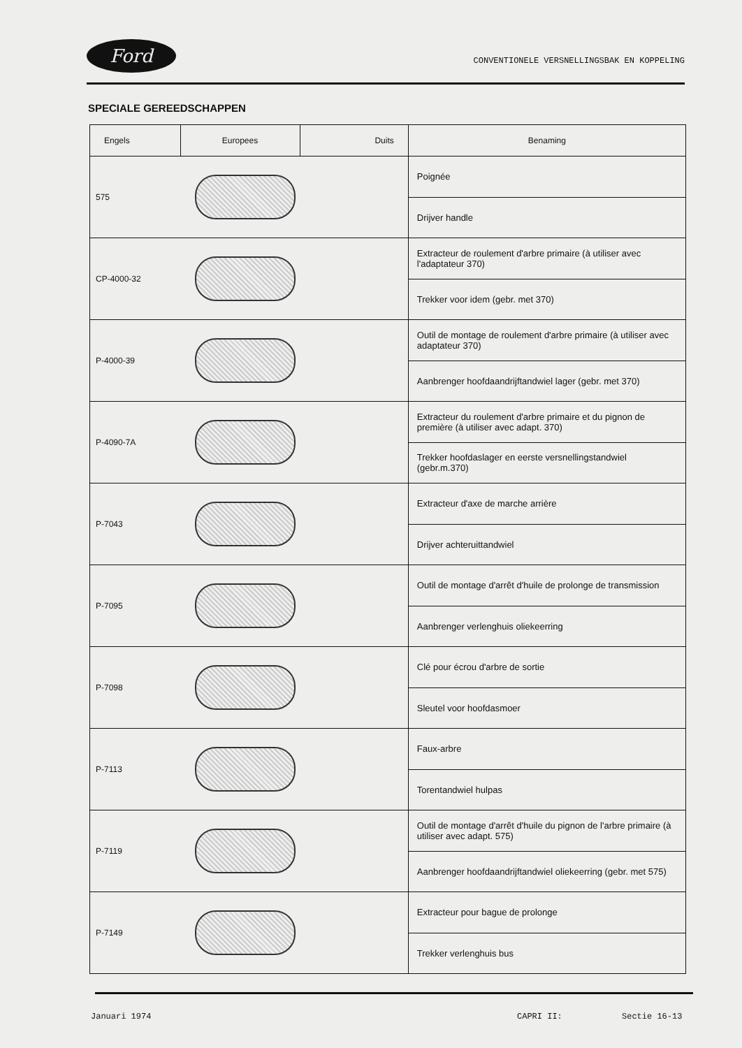Ford CONVENTIONELE VERSNELLINGSBAK EN KOPPELING
SPECIALE GEREEDSCHAPPEN
| Engels | Europees | Duits | Benaming |
| --- | --- | --- | --- |
| 575 | | | Poignée |
| | | | Drijver handle |
| CP-4000-32 | | | Extracteur de roulement d'arbre primaire (à utiliser avec l'adaptateur 370) |
| | | | Trekker voor idem (gebr. met 370) |
| P-4000-39 | | | Outil de montage de roulement d'arbre primaire (à utiliser avec adaptateur 370) |
| | | | Aanbrenger hoofdaandrijftandwiel lager (gebr. met 370) |
| P-4090-7A | | | Extracteur du roulement d'arbre primaire et du pignon de première (à utiliser avec adapt. 370) |
| | | | Trekker hoofdaslager en eerste versnellingstandwiel (gebr.m.370) |
| P-7043 | | | Extracteur d'axe de marche arrière |
| | | | Drijver achteruittandwiel |
| P-7095 | | | Outil de montage d'arrêt d'huile de prolonge de transmission |
| | | | Aanbrenger verlenghuis oliekeerring |
| P-7098 | | | Clé pour écrou d'arbre de sortie |
| | | | Sleutel voor hoofdasmoer |
| P-7113 | | | Faux-arbre |
| | | | Torentandwiel hulpas |
| P-7119 | | | Outil de montage d'arrêt d'huile du pignon de l'arbre primaire (à utiliser avec adapt. 575) |
| | | | Aanbrenger hoofdaandrijftandwiel oliekeerring (gebr. met 575) |
| P-7149 | | | Extracteur pour bague de prolonge |
| | | | Trekker verlenghuis bus |
Januari 1974 CAPRI II: Sectie 16-13